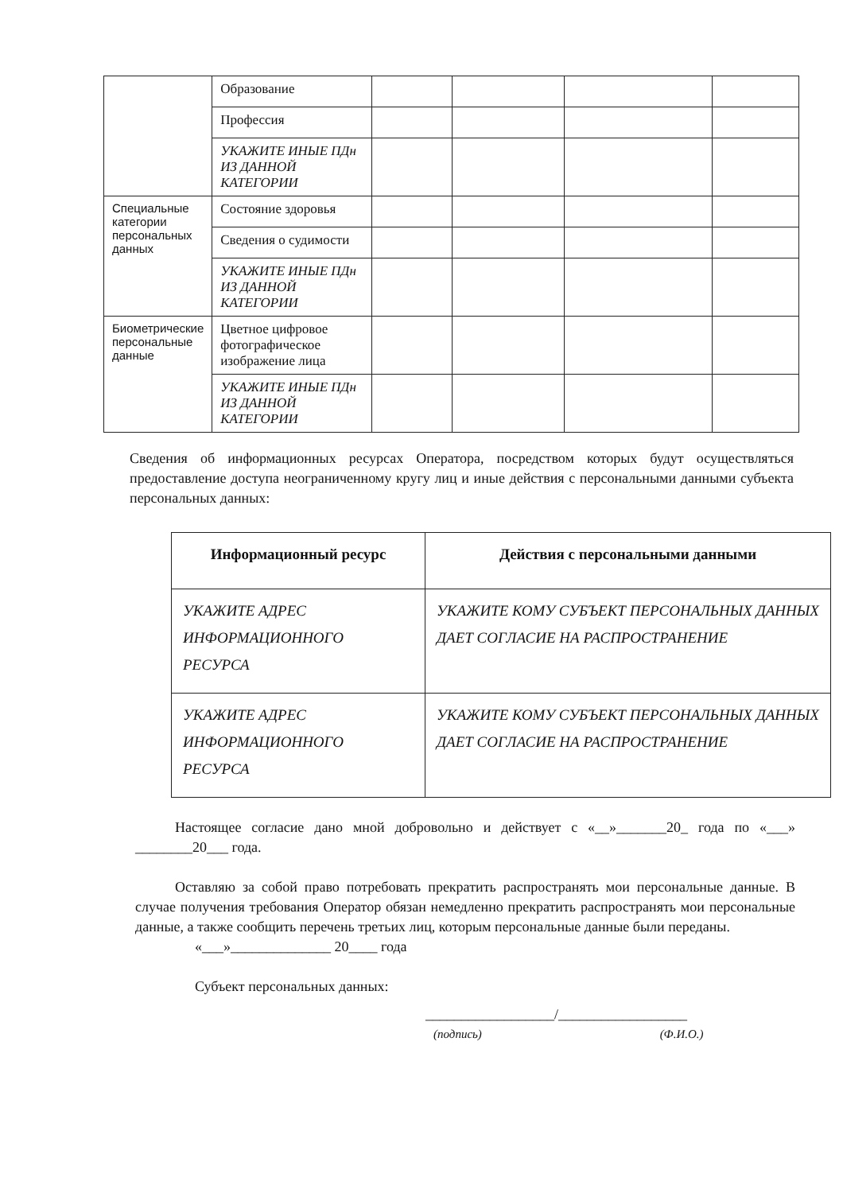| | Образование | | | | |
| | Профессия | | | | |
| | УКАЖИТЕ ИНЫЕ ПДн ИЗ ДАННОЙ КАТЕГОРИИ | | | | |
| Специальные категории персональных данных | Состояние здоровья | | | | |
| | Сведения о судимости | | | | |
| | УКАЖИТЕ ИНЫЕ ПДн ИЗ ДАННОЙ КАТЕГОРИИ | | | | |
| Биометрические персональные данные | Цветное цифровое фотографическое изображение лица | | | | |
| | УКАЖИТЕ ИНЫЕ ПДн ИЗ ДАННОЙ КАТЕГОРИИ | | | | |
Сведения об информационных ресурсах Оператора, посредством которых будут осуществляться предоставление доступа неограниченному кругу лиц и иные действия с персональными данными субъекта персональных данных:
| Информационный ресурс | Действия с персональными данными |
| --- | --- |
| УКАЖИТЕ АДРЕС ИНФОРМАЦИОННОГО РЕСУРСА | УКАЖИТЕ КОМУ СУБЪЕКТ ПЕРСОНАЛЬНЫХ ДАННЫХ ДАЕТ СОГЛАСИЕ НА РАСПРОСТРАНЕНИЕ |
| УКАЖИТЕ АДРЕС ИНФОРМАЦИОННОГО РЕСУРСА | УКАЖИТЕ КОМУ СУБЪЕКТ ПЕРСОНАЛЬНЫХ ДАННЫХ ДАЕТ СОГЛАСИЕ НА РАСПРОСТРАНЕНИЕ |
Настоящее согласие дано мной добровольно и действует с «__»_______20_ года по «___» ________20___ года.
Оставляю за собой право потребовать прекратить распространять мои персональные данные. В случае получения требования Оператор обязан немедленно прекратить распространять мои персональные данные, а также сообщить перечень третьих лиц, которым персональные данные были переданы.
«___»______________ 20____ года
Субъект персональных данных:
__________________/__________________
(подпись) (Ф.И.О.)